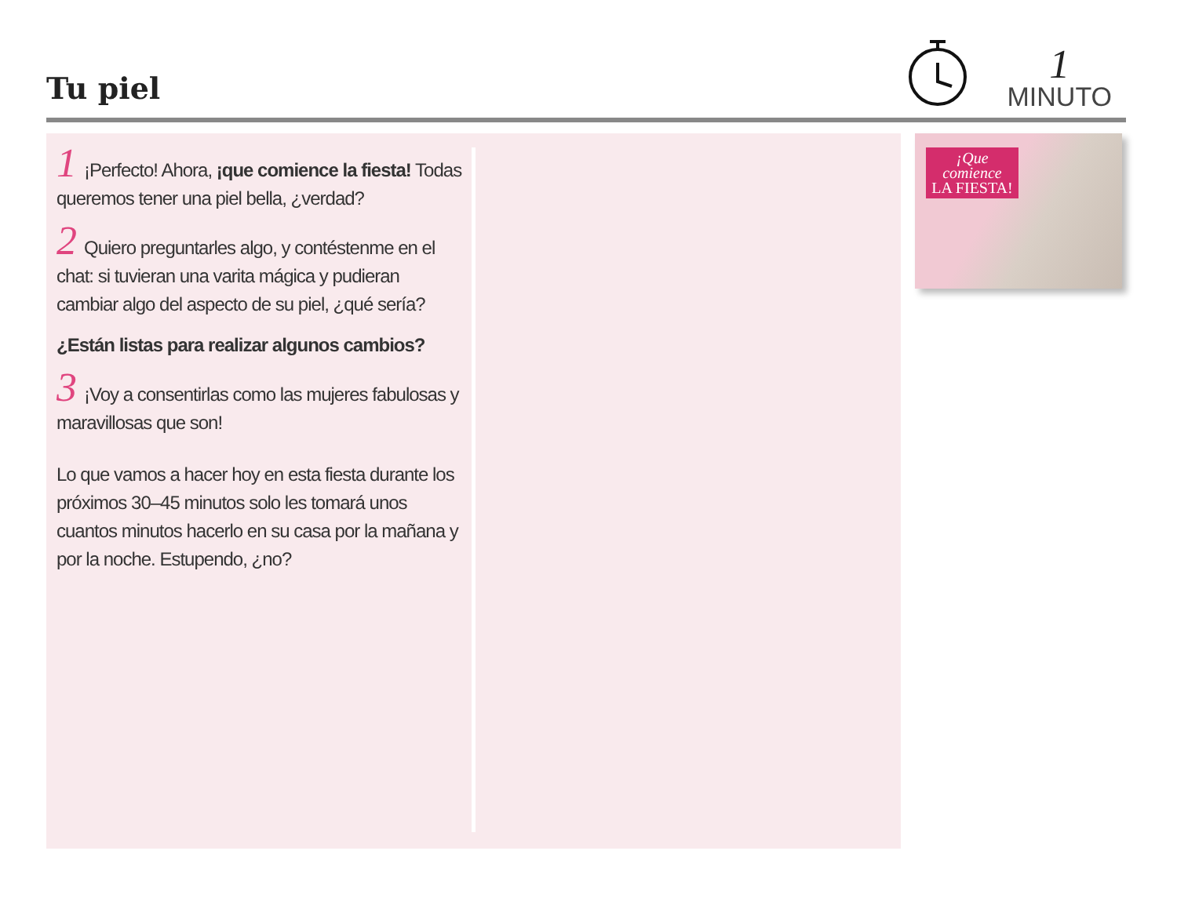Tu piel
1
MINUTO
1 ¡Perfecto! Ahora, ¡que comience la fiesta! Todas queremos tener una piel bella, ¿verdad?
2 Quiero preguntarles algo, y contéstenme en el chat: si tuvieran una varita mágica y pudieran cambiar algo del aspecto de su piel, ¿qué sería?
¿Están listas para realizar algunos cambios?
3 ¡Voy a consentirlas como las mujeres fabulosas y maravillosas que son!
Lo que vamos a hacer hoy en esta fiesta durante los próximos 30–45 minutos solo les tomará unos cuantos minutos hacerlo en su casa por la mañana y por la noche. Estupendo, ¿no?
¡Que comience
LA FIESTA!